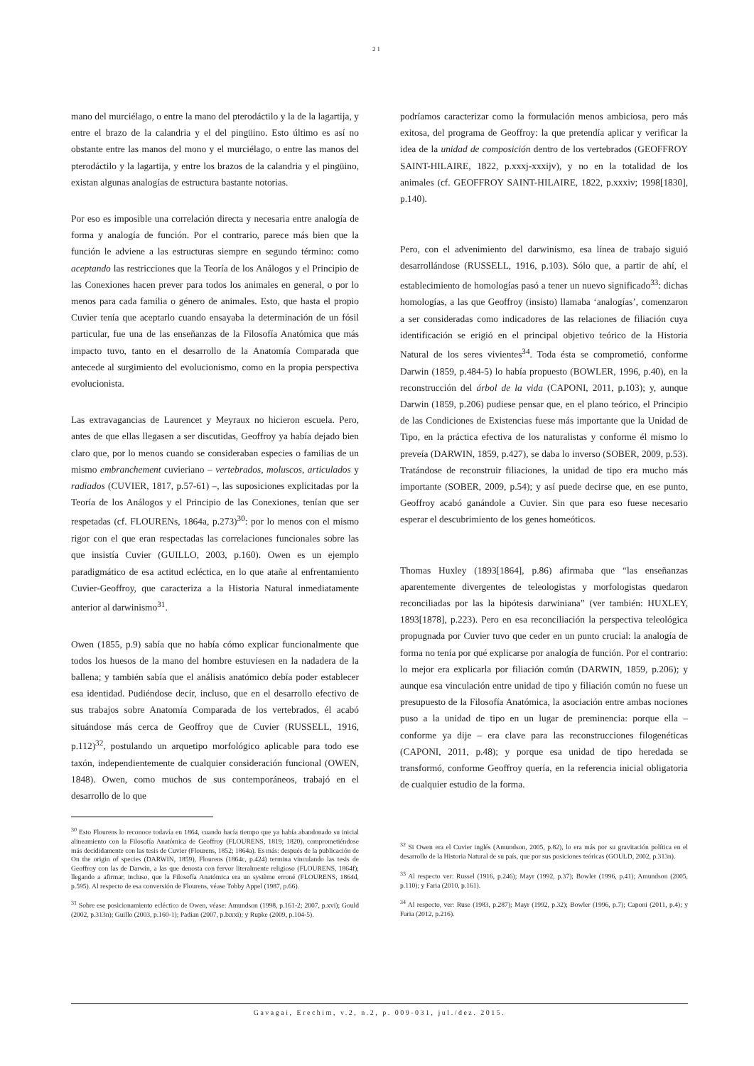21
mano del murciélago, o entre la mano del pterodáctilo y la de la lagartija, y entre el brazo de la calandria y el del pingüino. Esto último es así no obstante entre las manos del mono y el murciélago, o entre las manos del pterodáctilo y la lagartija, y entre los brazos de la calandria y el pingüino, existan algunas analogías de estructura bastante notorias.
Por eso es imposible una correlación directa y necesaria entre analogía de forma y analogía de función. Por el contrario, parece más bien que la función le adviene a las estructuras siempre en segundo término: como aceptando las restricciones que la Teoría de los Análogos y el Principio de las Conexiones hacen prever para todos los animales en general, o por lo menos para cada familia o género de animales. Esto, que hasta el propio Cuvier tenía que aceptarlo cuando ensayaba la determinación de un fósil particular, fue una de las enseñanzas de la Filosofía Anatómica que más impacto tuvo, tanto en el desarrollo de la Anatomía Comparada que antecede al surgimiento del evolucionismo, como en la propia perspectiva evolucionista.
Las extravagancias de Laurencet y Meyraux no hicieron escuela. Pero, antes de que ellas llegasen a ser discutidas, Geoffroy ya había dejado bien claro que, por lo menos cuando se consideraban especies o familias de un mismo embranchement cuvieriano – vertebrados, moluscos, articulados y radiados (CUVIER, 1817, p.57-61) –, las suposiciones explicitadas por la Teoría de los Análogos y el Principio de las Conexiones, tenían que ser respetadas (cf. FLOURENs, 1864a, p.273)<sup>30</sup>: por lo menos con el mismo rigor con el que eran respectadas las correlaciones funcionales sobre las que insistía Cuvier (GUILLO, 2003, p.160). Owen es un ejemplo paradigmático de esa actitud ecléctica, en lo que atañe al enfrentamiento Cuvier-Geoffroy, que caracteriza a la Historia Natural inmediatamente anterior al darwinismo<sup>31</sup>.
Owen (1855, p.9) sabía que no había cómo explicar funcionalmente que todos los huesos de la mano del hombre estuviesen en la nadadera de la ballena; y también sabía que el análisis anatómico debía poder establecer esa identidad. Pudiéndose decir, incluso, que en el desarrollo efectivo de sus trabajos sobre Anatomía Comparada de los vertebrados, él acabó situándose más cerca de Geoffroy que de Cuvier (RUSSELL, 1916, p.112)<sup>32</sup>, postulando un arquetipo morfológico aplicable para todo ese taxón, independientemente de cualquier consideración funcional (OWEN, 1848). Owen, como muchos de sus contemporáneos, trabajó en el desarrollo de lo que
<sup>30</sup> Esto Flourens lo reconoce todavía en 1864, cuando hacía tiempo que ya había abandonado su inicial alineamiento con la Filosofía Anatómica de Geoffroy (FLOURENS, 1819; 1820), comprometiéndose más decididamente con las tesis de Cuvier (Flourens, 1852; 1864a). Es más: después de la publicación de On the origin of species (DARWIN, 1859), Flourens (1864c, p.424) termina vinculando las tesis de Geoffroy con las de Darwin, a las que denosta con fervor literalmente religioso (FLOURENS, 1864f); llegando a afirmar, incluso, que la Filosofía Anatómica era un système erroné (FLOURENS, 1864d, p.595). Al respecto de esa conversión de Flourens, véase Tobby Appel (1987, p.66).
<sup>31</sup> Sobre ese posicionamiento ecléctico de Owen, véase: Amundson (1998, p.161-2; 2007, p.xvi); Gould (2002, p.313n); Guillo (2003, p.160-1); Padian (2007, p.lxxxi); y Rupke (2009, p.104-5).
podríamos caracterizar como la formulación menos ambiciosa, pero más exitosa, del programa de Geoffroy: la que pretendía aplicar y verificar la idea de la unidad de composición dentro de los vertebrados (GEOFFROY SAINT-HILAIRE, 1822, p.xxxj-xxxijv), y no en la totalidad de los animales (cf. GEOFFROY SAINT-HILAIRE, 1822, p.xxxiv; 1998[1830], p.140).
Pero, con el advenimiento del darwinismo, esa línea de trabajo siguió desarrollándose (RUSSELL, 1916, p.103). Sólo que, a partir de ahí, el establecimiento de homologías pasó a tener un nuevo significado<sup>33</sup>: dichas homologías, a las que Geoffroy (insisto) llamaba ‘analogías’, comenzaron a ser consideradas como indicadores de las relaciones de filiación cuya identificación se erigió en el principal objetivo teórico de la Historia Natural de los seres vivientes<sup>34</sup>. Toda ésta se comprometió, conforme Darwin (1859, p.484-5) lo había propuesto (BOWLER, 1996, p.40), en la reconstrucción del árbol de la vida (CAPONI, 2011, p.103); y, aunque Darwin (1859, p.206) pudiese pensar que, en el plano teórico, el Principio de las Condiciones de Existencias fuese más importante que la Unidad de Tipo, en la práctica efectiva de los naturalistas y conforme él mismo lo preveía (DARWIN, 1859, p.427), se daba lo inverso (SOBER, 2009, p.53). Tratándose de reconstruir filiaciones, la unidad de tipo era mucho más importante (SOBER, 2009, p.54); y así puede decirse que, en ese punto, Geoffroy acabó ganándole a Cuvier. Sin que para eso fuese necesario esperar el descubrimiento de los genes homeóticos.
Thomas Huxley (1893[1864], p.86) afirmaba que “las enseñanzas aparentemente divergentes de teleologistas y morfologistas quedaron reconciliadas por las la hipótesis darwiniana” (ver también: HUXLEY, 1893[1878], p.223). Pero en esa reconciliación la perspectiva teleológica propugnada por Cuvier tuvo que ceder en un punto crucial: la analogía de forma no tenía por qué explicarse por analogía de función. Por el contrario: lo mejor era explicarla por filiación común (DARWIN, 1859, p.206); y aunque esa vinculación entre unidad de tipo y filiación común no fuese un presupuesto de la Filosofía Anatómica, la asociación entre ambas nociones puso a la unidad de tipo en un lugar de preminencia: porque ella – conforme ya dije – era clave para las reconstrucciones filogenéticas (CAPONI, 2011, p.48); y porque esa unidad de tipo heredada se transformó, conforme Geoffroy quería, en la referencia inicial obligatoria de cualquier estudio de la forma.
<sup>32</sup> Si Owen era el Cuvier inglés (Amundson, 2005, p.82), lo era más por su gravitación política en el desarrollo de la Historia Natural de su país, que por sus posiciones teóricas (GOULD, 2002, p.313n).
<sup>33</sup> Al respecto ver: Russel (1916, p.246); Mayr (1992, p.37); Bowler (1996, p.41); Amundson (2005, p.110); y Faria (2010, p.161).
<sup>34</sup> Al respecto, ver: Ruse (1983, p.287); Mayr (1992, p.32); Bowler (1996, p.7); Caponi (2011, p.4); y Faria (2012, p.216).
Gavagai, Erechim, v.2, n.2, p. 009-031, jul./dez. 2015.